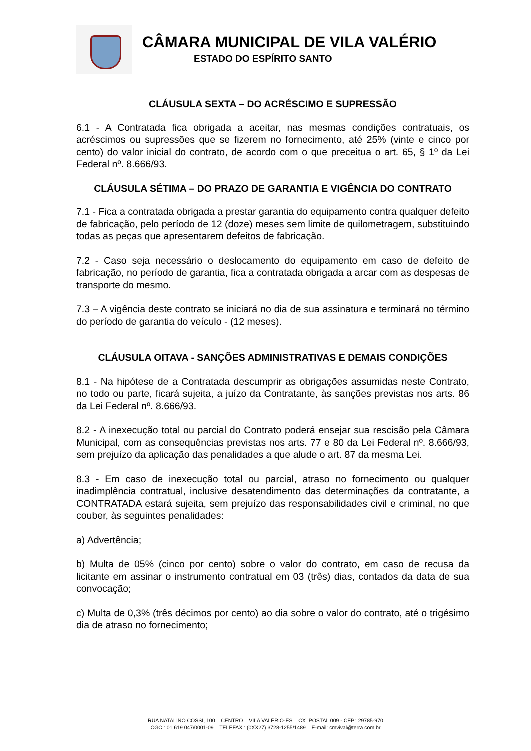CÂMARA MUNICIPAL DE VILA VALÉRIO
ESTADO DO ESPÍRITO SANTO
CLÁUSULA SEXTA – DO ACRÉSCIMO E SUPRESSÃO
6.1 - A Contratada fica obrigada a aceitar, nas mesmas condições contratuais, os acréscimos ou supressões que se fizerem no fornecimento, até 25% (vinte e cinco por cento) do valor inicial do contrato, de acordo com o que preceitua o art. 65, § 1º da Lei Federal nº. 8.666/93.
CLÁUSULA SÉTIMA – DO PRAZO DE GARANTIA E VIGÊNCIA DO CONTRATO
7.1 - Fica a contratada obrigada a prestar garantia do equipamento contra qualquer defeito de fabricação, pelo período de 12 (doze) meses sem limite de quilometragem, substituindo todas as peças que apresentarem defeitos de fabricação.
7.2 - Caso seja necessário o deslocamento do equipamento em caso de defeito de fabricação, no período de garantia, fica a contratada obrigada a arcar com as despesas de transporte do mesmo.
7.3 – A vigência deste contrato se iniciará no dia de sua assinatura e terminará no término do período de garantia do veículo - (12 meses).
CLÁUSULA OITAVA - SANÇÕES ADMINISTRATIVAS E DEMAIS CONDIÇÕES
8.1 - Na hipótese de a Contratada descumprir as obrigações assumidas neste Contrato, no todo ou parte, ficará sujeita, a juízo da Contratante, às sanções previstas nos arts. 86 da Lei Federal nº. 8.666/93.
8.2 - A inexecução total ou parcial do Contrato poderá ensejar sua rescisão pela Câmara Municipal, com as consequências previstas nos arts. 77 e 80 da Lei Federal nº. 8.666/93, sem prejuízo da aplicação das penalidades a que alude o art. 87 da mesma Lei.
8.3 - Em caso de inexecução total ou parcial, atraso no fornecimento ou qualquer inadimplência contratual, inclusive desatendimento das determinações da contratante, a CONTRATADA estará sujeita, sem prejuízo das responsabilidades civil e criminal, no que couber, às seguintes penalidades:
a) Advertência;
b) Multa de 05% (cinco por cento) sobre o valor do contrato, em caso de recusa da licitante em assinar o instrumento contratual em 03 (três) dias, contados da data de sua convocação;
c) Multa de 0,3% (três décimos por cento) ao dia sobre o valor do contrato, até o trigésimo dia de atraso no fornecimento;
RUA NATALINO COSSI, 100 – CENTRO – VILA VALÉRIO-ES – CX. POSTAL 009 - CEP.: 29785-970
CGC.: 01.619.047/0001-09 – TELEFAX.: (0XX27) 3728-1255/1489 – E-mail: cmvival@terra.com.br